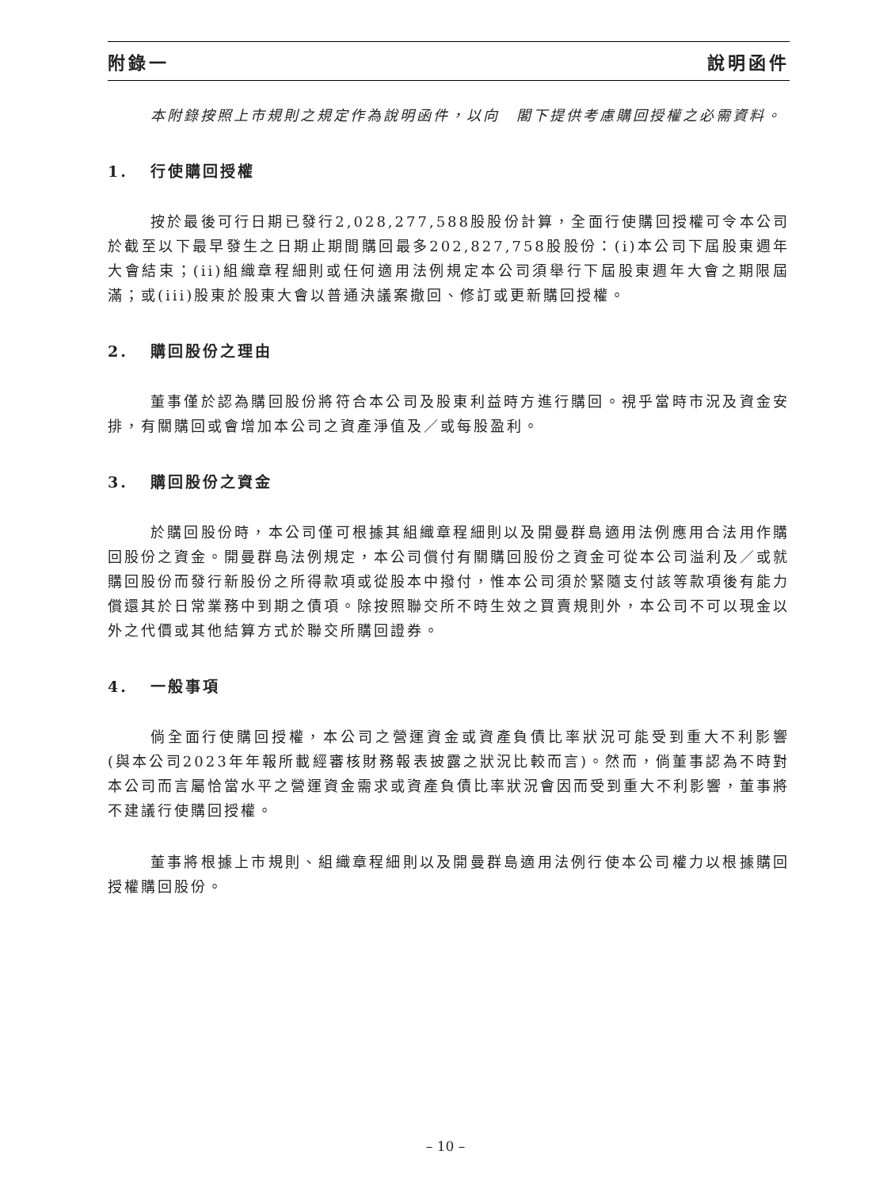附錄一 說明函件
本附錄按照上市規則之規定作為說明函件，以向　閣下提供考慮購回授權之必需資料。
1. 行使購回授權
按於最後可行日期已發行2,028,277,588股股份計算，全面行使購回授權可令本公司於截至以下最早發生之日期止期間購回最多202,827,758股股份：(i)本公司下屆股東週年大會結束；(ii)組織章程細則或任何適用法例規定本公司須舉行下屆股東週年大會之期限屆滿；或(iii)股東於股東大會以普通決議案撤回、修訂或更新購回授權。
2. 購回股份之理由
董事僅於認為購回股份將符合本公司及股東利益時方進行購回。視乎當時市況及資金安排，有關購回或會增加本公司之資產淨值及／或每股盈利。
3. 購回股份之資金
於購回股份時，本公司僅可根據其組織章程細則以及開曼群島適用法例應用合法用作購回股份之資金。開曼群島法例規定，本公司償付有關購回股份之資金可從本公司溢利及／或就購回股份而發行新股份之所得款項或從股本中撥付，惟本公司須於緊隨支付該等款項後有能力償還其於日常業務中到期之債項。除按照聯交所不時生效之買賣規則外，本公司不可以現金以外之代價或其他結算方式於聯交所購回證券。
4. 一般事項
倘全面行使購回授權，本公司之營運資金或資產負債比率狀況可能受到重大不利影響(與本公司2023年年報所載經審核財務報表披露之狀況比較而言)。然而，倘董事認為不時對本公司而言屬恰當水平之營運資金需求或資產負債比率狀況會因而受到重大不利影響，董事將不建議行使購回授權。
董事將根據上市規則、組織章程細則以及開曼群島適用法例行使本公司權力以根據購回授權購回股份。
– 10 –